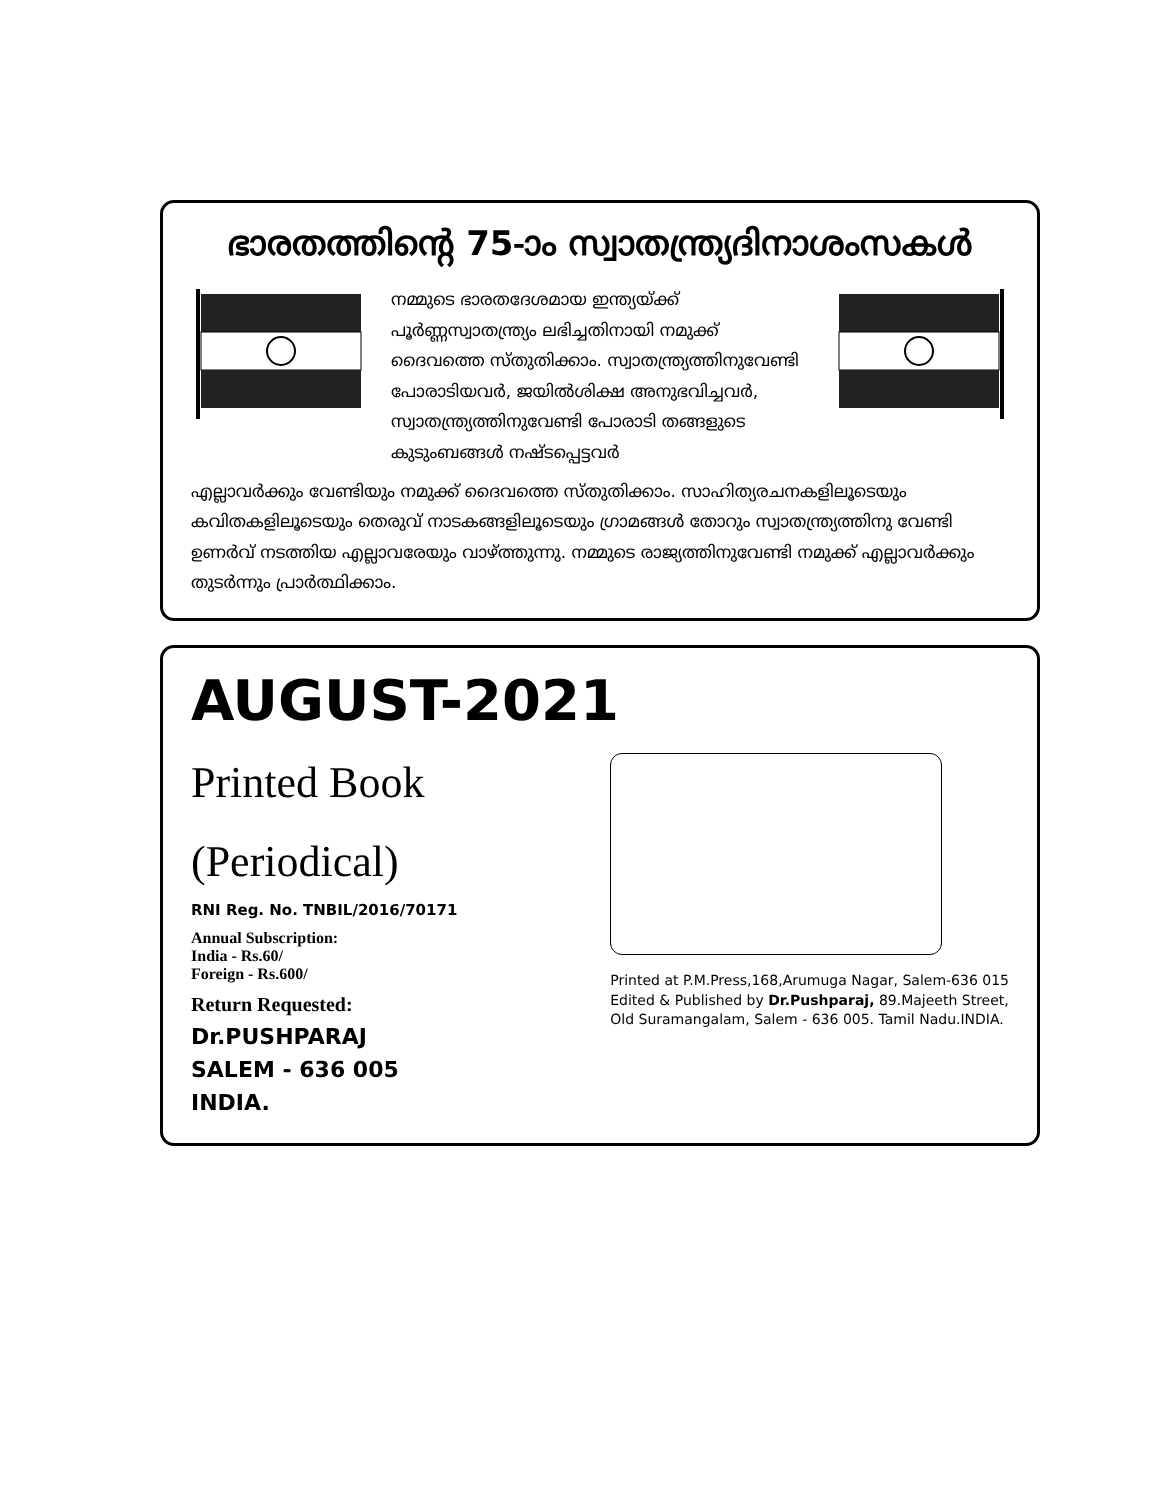ഭാരതത്തിന്റെ 75-ാം സ്വാതന്ത്ര്യദിനാശംസകൾ
നമ്മുടെ ഭാരതദേശമായ ഇന്ത്യയ്ക്ക് പൂർണ്ണസ്വാതന്ത്ര്യം ലഭിച്ചതിനായി നമുക്ക് ദൈവത്തെ സ്തുതിക്കാം. സ്വാതന്ത്ര്യത്തിനുവേണ്ടി പോരാടിയവർ, ജയിൽശിക്ഷ അനുഭവിച്ചവർ, സ്വാതന്ത്ര്യത്തിനുവേണ്ടി പോരാടി തങ്ങളുടെ കുടുംബങ്ങൾ നഷ്ടപ്പെട്ടവർ
എല്ലാവർക്കും വേണ്ടിയും നമുക്ക് ദൈവത്തെ സ്തുതിക്കാം. സാഹിത്യരചനകളിലൂടെയും കവിതകളിലൂടെയും തെരുവ് നാടകങ്ങളിലൂടെയും ഗ്രാമങ്ങൾ തോറും സ്വാതന്ത്ര്യത്തിനു വേണ്ടി ഉണർവ് നടത്തിയ എല്ലാവരേയും വാഴ്ത്തുന്നു. നമ്മുടെ രാജ്യത്തിനുവേണ്ടി നമുക്ക് എല്ലാവർക്കും തുടർന്നും പ്രാർത്ഥിക്കാം.
AUGUST-2021
Printed Book (Periodical)
RNI Reg. No. TNBIL/2016/70171
Annual Subscription:
India - Rs.60/
Foreign - Rs.600/
Return Requested:
Dr.PUSHPARAJ
SALEM - 636 005
INDIA.
Printed at P.M.Press,168,Arumuga Nagar, Salem-636 015
Edited & Published by Dr.Pushparaj, 89.Majeeth Street,
Old Suramangalam, Salem - 636 005. Tamil Nadu.INDIA.